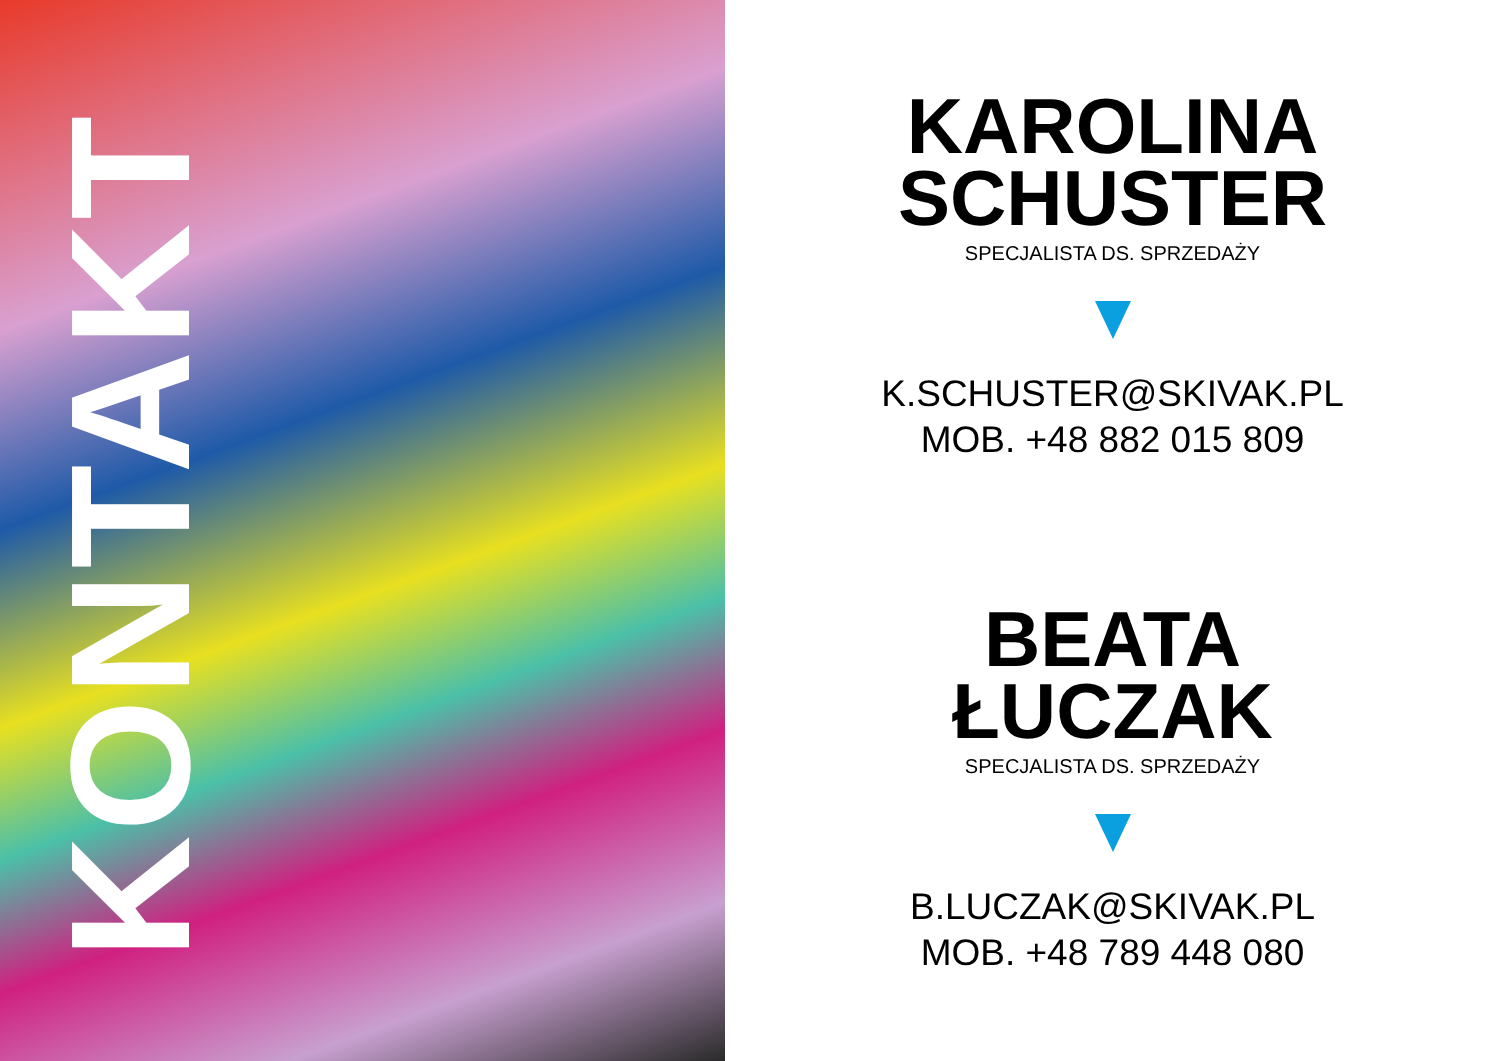KONTAKT
KAROLINA
SCHUSTER
SPECJALISTA DS. SPRZEDAŻY
K.SCHUSTER@SKIVAK.PL
MOB. +48 882 015 809
BEATA
ŁUCZAK
SPECJALISTA DS. SPRZEDAŻY
B.LUCZAK@SKIVAK.PL
MOB. +48 789 448 080